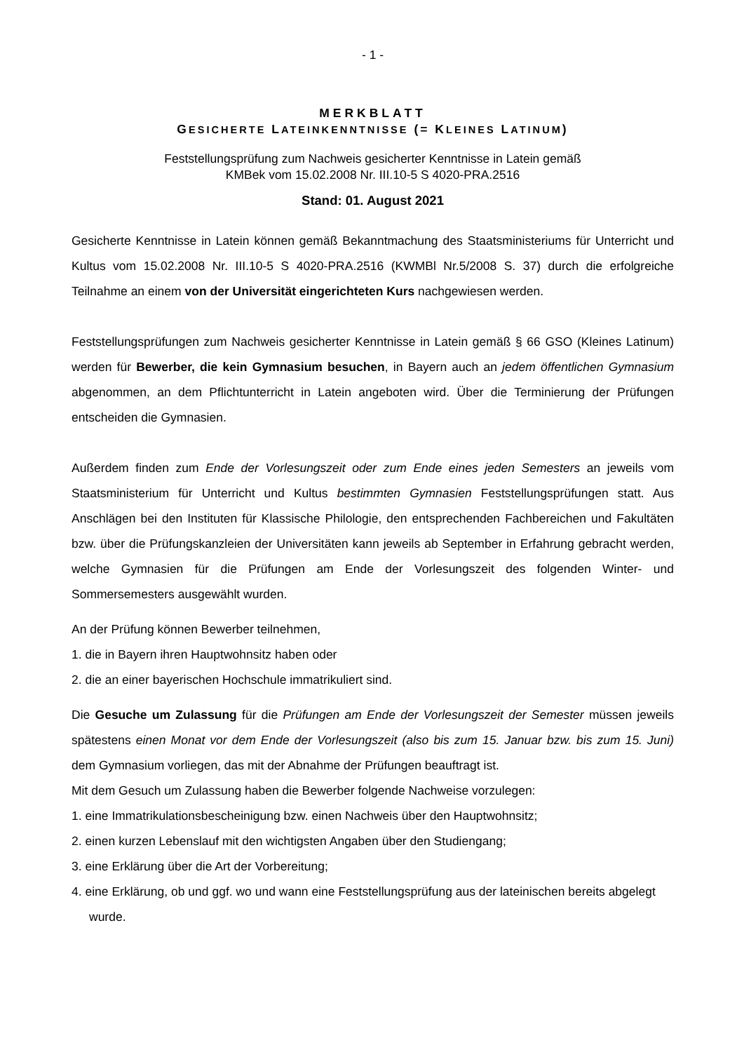- 1 -
MERKBLATT
GESICHERTE LATEINKENNTNISSE (= KLEINES LATINUM)
Feststellungsprüfung zum Nachweis gesicherter Kenntnisse in Latein gemäß
KMBek vom 15.02.2008 Nr. III.10-5 S 4020-PRA.2516
Stand: 01. August 2021
Gesicherte Kenntnisse in Latein können gemäß Bekanntmachung des Staatsministeriums für Unterricht und Kultus vom 15.02.2008 Nr. III.10-5 S 4020-PRA.2516 (KWMBl Nr.5/2008 S. 37) durch die erfolgreiche Teilnahme an einem von der Universität eingerichteten Kurs nachgewiesen werden.
Feststellungsprüfungen zum Nachweis gesicherter Kenntnisse in Latein gemäß § 66 GSO (Kleines Latinum) werden für Bewerber, die kein Gymnasium besuchen, in Bayern auch an jedem öffentlichen Gymnasium abgenommen, an dem Pflichtunterricht in Latein angeboten wird. Über die Terminierung der Prüfungen entscheiden die Gymnasien.
Außerdem finden zum Ende der Vorlesungszeit oder zum Ende eines jeden Semesters an jeweils vom Staatsministerium für Unterricht und Kultus bestimmten Gymnasien Feststellungsprüfungen statt. Aus Anschlägen bei den Instituten für Klassische Philologie, den entsprechenden Fachbereichen und Fakultäten bzw. über die Prüfungskanzleien der Universitäten kann jeweils ab September in Erfahrung gebracht werden, welche Gymnasien für die Prüfungen am Ende der Vorlesungszeit des folgenden Winter- und Sommersemesters ausgewählt wurden.
An der Prüfung können Bewerber teilnehmen,
1. die in Bayern ihren Hauptwohnsitz haben oder
2. die an einer bayerischen Hochschule immatrikuliert sind.
Die Gesuche um Zulassung für die Prüfungen am Ende der Vorlesungszeit der Semester müssen jeweils spätestens einen Monat vor dem Ende der Vorlesungszeit (also bis zum 15. Januar bzw. bis zum 15. Juni) dem Gymnasium vorliegen, das mit der Abnahme der Prüfungen beauftragt ist.
Mit dem Gesuch um Zulassung haben die Bewerber folgende Nachweise vorzulegen:
1. eine Immatrikulationsbescheinigung bzw. einen Nachweis über den Hauptwohnsitz;
2. einen kurzen Lebenslauf mit den wichtigsten Angaben über den Studiengang;
3. eine Erklärung über die Art der Vorbereitung;
4. eine Erklärung, ob und ggf. wo und wann eine Feststellungsprüfung aus der lateinischen bereits abgelegt wurde.